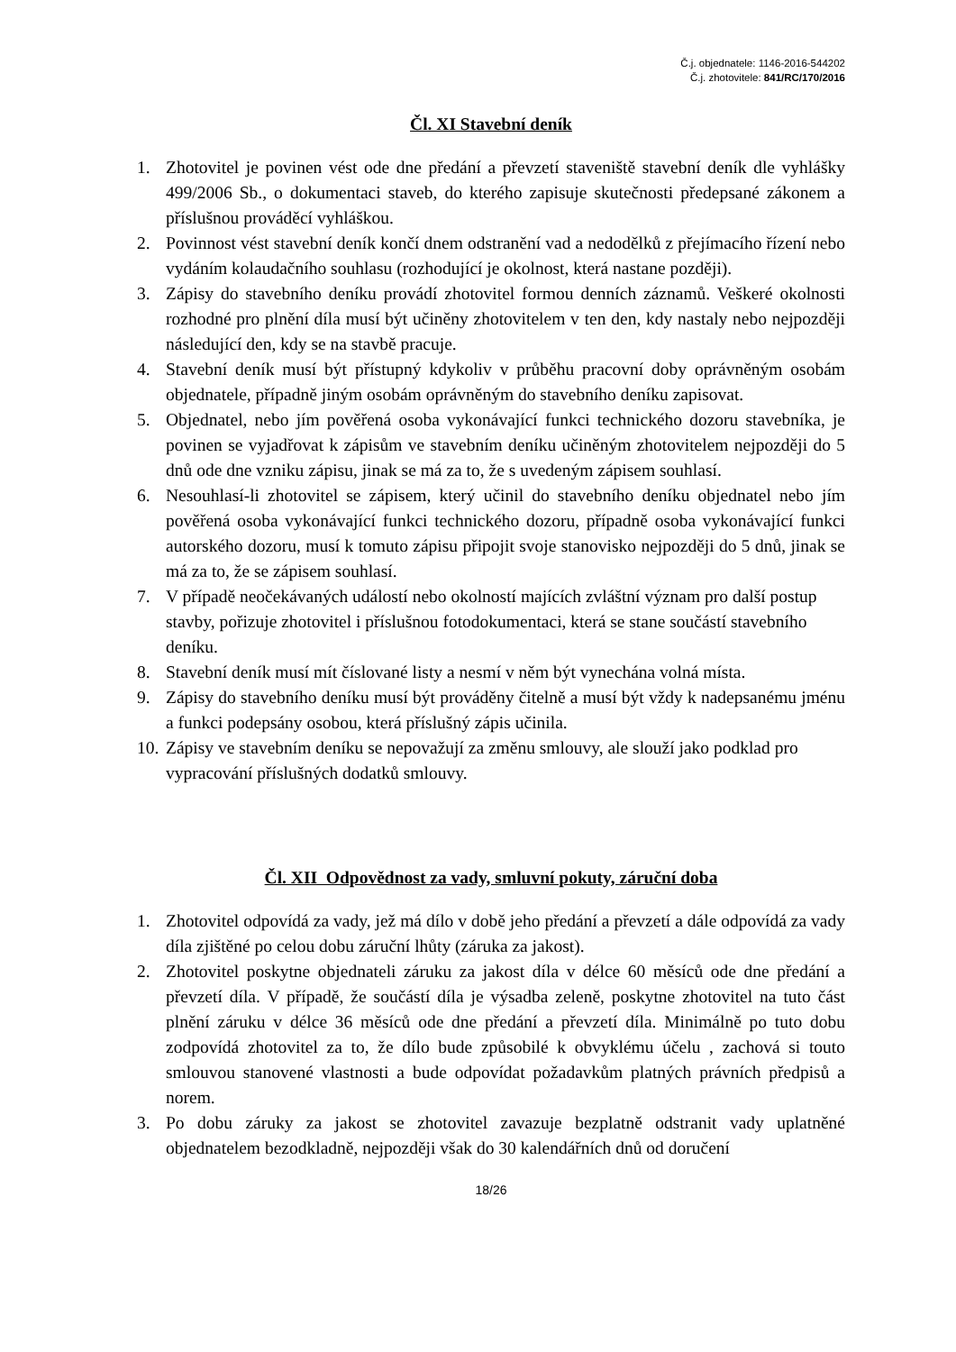Č.j. objednatele: 1146-2016-544202
Č.j. zhotovitele: 841/RC/170/2016
Čl. XI Stavební deník
1. Zhotovitel je povinen vést ode dne předání a převzetí staveniště stavební deník dle vyhlášky 499/2006 Sb., o dokumentaci staveb, do kterého zapisuje skutečnosti předepsané zákonem a příslušnou prováděcí vyhláškou.
2. Povinnost vést stavební deník končí dnem odstranění vad a nedodělků z přejímacího řízení nebo vydáním kolaudačního souhlasu (rozhodující je okolnost, která nastane později).
3. Zápisy do stavebního deníku provádí zhotovitel formou denních záznamů. Veškeré okolnosti rozhodné pro plnění díla musí být učiněny zhotovitelem v ten den, kdy nastaly nebo nejpozději následující den, kdy se na stavbě pracuje.
4. Stavební deník musí být přístupný kdykoliv v průběhu pracovní doby oprávněným osobám objednatele, případně jiným osobám oprávněným do stavebního deníku zapisovat.
5. Objednatel, nebo jím pověřená osoba vykonávající funkci technického dozoru stavebníka, je povinen se vyjadřovat k zápisům ve stavebním deníku učiněným zhotovitelem nejpozději do 5 dnů ode dne vzniku zápisu, jinak se má za to, že s uvedeným zápisem souhlasí.
6. Nesouhlasí-li zhotovitel se zápisem, který učinil do stavebního deníku objednatel nebo jím pověřená osoba vykonávající funkci technického dozoru, případně osoba vykonávající funkci autorského dozoru, musí k tomuto zápisu připojit svoje stanovisko nejpozději do 5 dnů, jinak se má za to, že se zápisem souhlasí.
7. V případě neočekávaných událostí nebo okolností majících zvláštní význam pro další postup stavby, pořizuje zhotovitel i příslušnou fotodokumentaci, která se stane součástí stavebního deníku.
8. Stavební deník musí mít číslované listy a nesmí v něm být vynechána volná místa.
9. Zápisy do stavebního deníku musí být prováděny čitelně a musí být vždy k nadepsanému jménu a funkci podepsány osobou, která příslušný zápis učinila.
10. Zápisy ve stavebním deníku se nepovažují za změnu smlouvy, ale slouží jako podklad pro vypracování příslušných dodatků smlouvy.
Čl. XII Odpovědnost za vady, smluvní pokuty, záruční doba
1. Zhotovitel odpovídá za vady, jež má dílo v době jeho předání a převzetí a dále odpovídá za vady díla zjištěné po celou dobu záruční lhůty (záruka za jakost).
2. Zhotovitel poskytne objednateli záruku za jakost díla v délce 60 měsíců ode dne předání a převzetí díla. V případě, že součástí díla je výsadba zeleně, poskytne zhotovitel na tuto část plnění záruku v délce 36 měsíců ode dne předání a převzetí díla. Minimálně po tuto dobu zodpovídá zhotovitel za to, že dílo bude způsobilé k obvyklému účelu , zachová si touto smlouvou stanovené vlastnosti a bude odpovídat požadavkům platných právních předpisů a norem.
3. Po dobu záruky za jakost se zhotovitel zavazuje bezplatně odstranit vady uplatněné objednatelem bezodkladně, nejpozději však do 30 kalendářních dnů od doručení
18/26